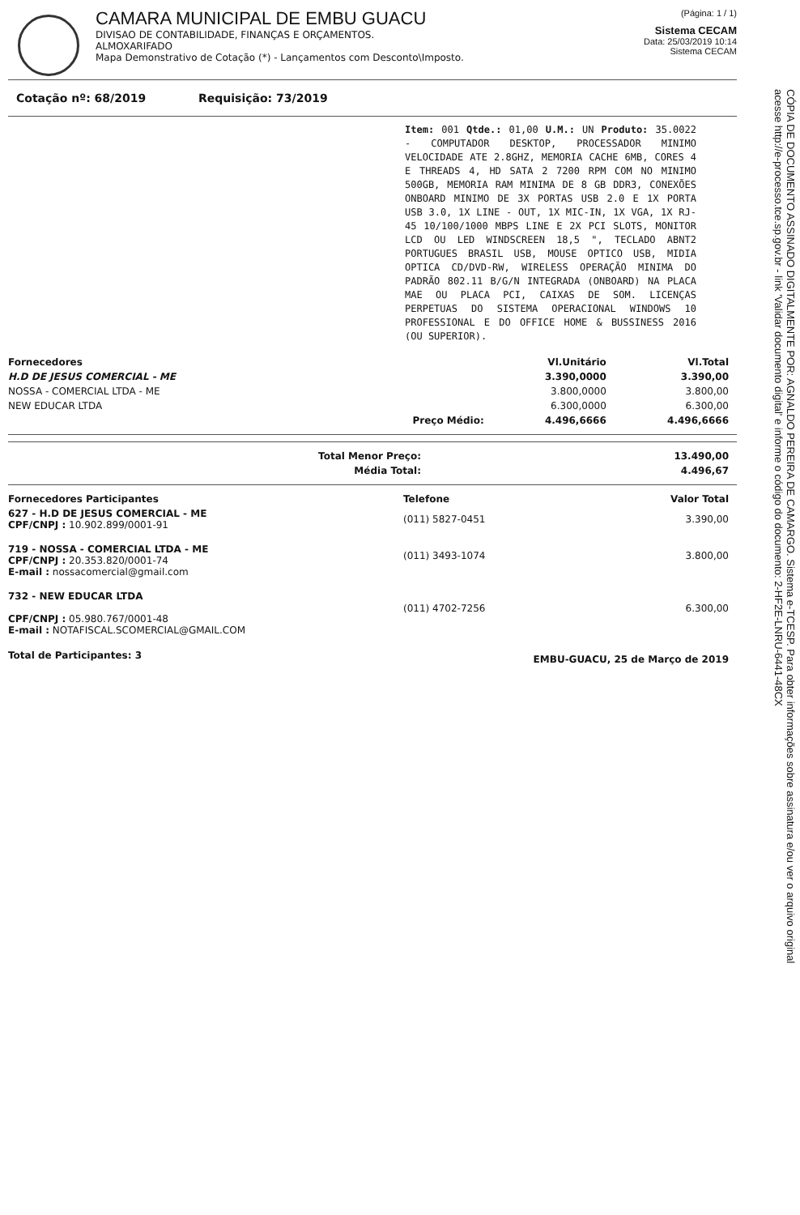CAMARA MUNICIPAL DE EMBU GUACU
DIVISAO DE CONTABILIDADE, FINANÇAS E ORÇAMENTOS.
ALMOXARIFADO
Mapa Demonstrativo de Cotação (*) - Lançamentos com Desconto\Imposto.
(Página: 1 / 1)
Sistema CECAM
Data: 25/03/2019 10:14
Sistema CECAM
Cotação nº: 68/2019 Requisição: 73/2019
Item: 001 Qtde.: 01,00 U.M.: UN Produto: 35.0022 - COMPUTADOR DESKTOP, PROCESSADOR MINIMO VELOCIDADE ATE 2.8GHZ, MEMORIA CACHE 6MB, CORES 4 E THREADS 4, HD SATA 2 7200 RPM COM NO MINIMO 500GB, MEMORIA RAM MINIMA DE 8 GB DDR3, CONEXÕES ONBOARD MINIMO DE 3X PORTAS USB 2.0 E 1X PORTA USB 3.0, 1X LINE - OUT, 1X MIC-IN, 1X VGA, 1X RJ-45 10/100/1000 MBPS LINE E 2X PCI SLOTS, MONITOR LCD OU LED WINDSCREEN 18,5 ", TECLADO ABNT2 PORTUGUES BRASIL USB, MOUSE OPTICO USB, MIDIA OPTICA CD/DVD-RW, WIRELESS OPERAÇÃO MINIMA DO PADRÃO 802.11 B/G/N INTEGRADA (ONBOARD) NA PLACA MAE OU PLACA PCI, CAIXAS DE SOM. LICENÇAS PERPETUAS DO SISTEMA OPERACIONAL WINDOWS 10 PROFESSIONAL E DO OFFICE HOME & BUSSINESS 2016 (OU SUPERIOR).
| Fornecedores | | Vl.Unitário | Vl.Total |
| --- | --- | --- | --- |
| H.D DE JESUS COMERCIAL - ME | | 3.390,0000 | 3.390,00 |
| NOSSA - COMERCIAL LTDA - ME | | 3.800,0000 | 3.800,00 |
| NEW EDUCAR LTDA | | 6.300,0000 | 6.300,00 |
| | Preço Médio: | 4.496,6666 | 4.496,6666 |
| Total Menor Preço: | 13.490,00 |
| Média Total: | 4.496,67 |
| Fornecedores Participantes | Telefone | Valor Total |
| --- | --- | --- |
| 627 - H.D DE JESUS COMERCIAL - ME CPF/CNPJ : 10.902.899/0001-91 | (011) 5827-0451 | 3.390,00 |
| 719 - NOSSA - COMERCIAL LTDA - ME CPF/CNPJ : 20.353.820/0001-74 E-mail : nossacomercial@gmail.com | (011) 3493-1074 | 3.800,00 |
| 732 - NEW EDUCAR LTDA CPF/CNPJ : 05.980.767/0001-48 E-mail : NOTAFISCAL.SCOMERCIAL@GMAIL.COM | (011) 4702-7256 | 6.300,00 |
| Total de Participantes: 3 | EMBU-GUACU, 25 de Março de 2019 | |
CÓPIA DE DOCUMENTO ASSINADO DIGITALMENTE POR: AGNALDO PEREIRA DE CAMARGO. Sistema e-TCESP. Para obter informações sobre assinatura e/ou ver o arquivo original acesse http://e-processo.tce.sp.gov.br - link 'Validar documento digital' e informe o código do documento: 2-HF2E-LNRU-6441-48CX